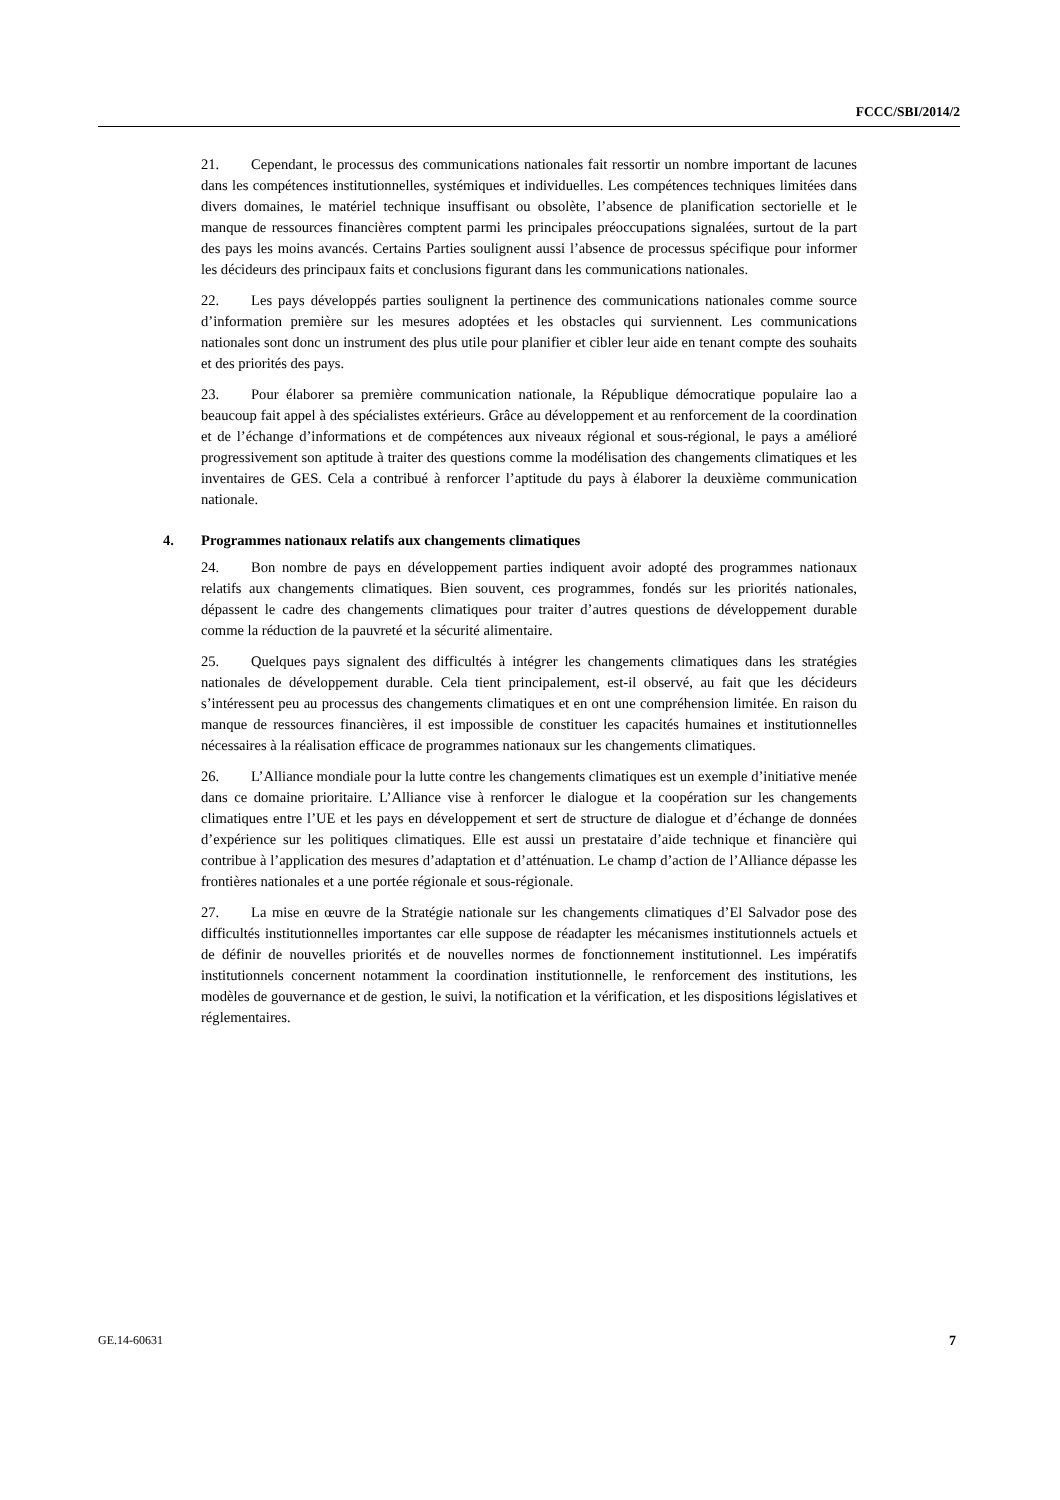FCCC/SBI/2014/2
21. Cependant, le processus des communications nationales fait ressortir un nombre important de lacunes dans les compétences institutionnelles, systémiques et individuelles. Les compétences techniques limitées dans divers domaines, le matériel technique insuffisant ou obsolète, l’absence de planification sectorielle et le manque de ressources financières comptent parmi les principales préoccupations signalées, surtout de la part des pays les moins avancés. Certains Parties soulignent aussi l’absence de processus spécifique pour informer les décideurs des principaux faits et conclusions figurant dans les communications nationales.
22. Les pays développés parties soulignent la pertinence des communications nationales comme source d’information première sur les mesures adoptées et les obstacles qui surviennent. Les communications nationales sont donc un instrument des plus utile pour planifier et cibler leur aide en tenant compte des souhaits et des priorités des pays.
23. Pour élaborer sa première communication nationale, la République démocratique populaire lao a beaucoup fait appel à des spécialistes extérieurs. Grâce au développement et au renforcement de la coordination et de l’échange d’informations et de compétences aux niveaux régional et sous-régional, le pays a amélioré progressivement son aptitude à traiter des questions comme la modélisation des changements climatiques et les inventaires de GES. Cela a contribué à renforcer l’aptitude du pays à élaborer la deuxième communication nationale.
4. Programmes nationaux relatifs aux changements climatiques
24. Bon nombre de pays en développement parties indiquent avoir adopté des programmes nationaux relatifs aux changements climatiques. Bien souvent, ces programmes, fondés sur les priorités nationales, dépassent le cadre des changements climatiques pour traiter d’autres questions de développement durable comme la réduction de la pauvreté et la sécurité alimentaire.
25. Quelques pays signalent des difficultés à intégrer les changements climatiques dans les stratégies nationales de développement durable. Cela tient principalement, est-il observé, au fait que les décideurs s’intéressent peu au processus des changements climatiques et en ont une compréhension limitée. En raison du manque de ressources financières, il est impossible de constituer les capacités humaines et institutionnelles nécessaires à la réalisation efficace de programmes nationaux sur les changements climatiques.
26. L’Alliance mondiale pour la lutte contre les changements climatiques est un exemple d’initiative menée dans ce domaine prioritaire. L’Alliance vise à renforcer le dialogue et la coopération sur les changements climatiques entre l’UE et les pays en développement et sert de structure de dialogue et d’échange de données d’expérience sur les politiques climatiques. Elle est aussi un prestataire d’aide technique et financière qui contribue à l’application des mesures d’adaptation et d’atténuation. Le champ d’action de l’Alliance dépasse les frontières nationales et a une portée régionale et sous-régionale.
27. La mise en œuvre de la Stratégie nationale sur les changements climatiques d’El Salvador pose des difficultés institutionnelles importantes car elle suppose de réadapter les mécanismes institutionnels actuels et de définir de nouvelles priorités et de nouvelles normes de fonctionnement institutionnel. Les impératifs institutionnels concernent notamment la coordination institutionnelle, le renforcement des institutions, les modèles de gouvernance et de gestion, le suivi, la notification et la vérification, et les dispositions législatives et réglementaires.
GE.14-60631 7